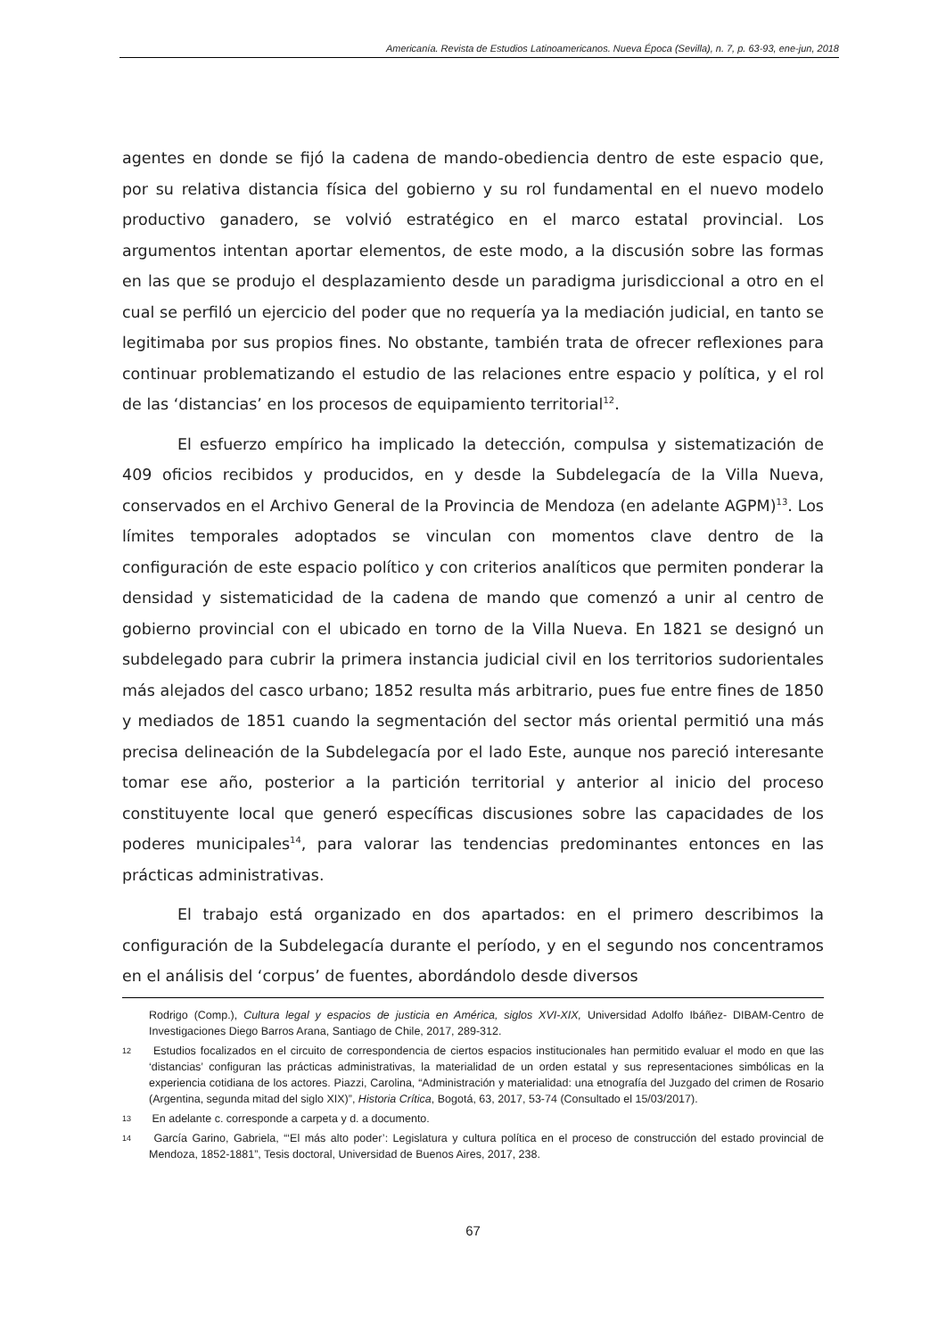Americanía. Revista de Estudios Latinoamericanos. Nueva Época (Sevilla), n. 7, p. 63-93, ene-jun, 2018
agentes en donde se fijó la cadena de mando-obediencia dentro de este espacio que, por su relativa distancia física del gobierno y su rol fundamental en el nuevo modelo productivo ganadero, se volvió estratégico en el marco estatal provincial. Los argumentos intentan aportar elementos, de este modo, a la discusión sobre las formas en las que se produjo el desplazamiento desde un paradigma jurisdiccional a otro en el cual se perfiló un ejercicio del poder que no requería ya la mediación judicial, en tanto se legitimaba por sus propios fines. No obstante, también trata de ofrecer reflexiones para continuar problematizando el estudio de las relaciones entre espacio y política, y el rol de las ‘distancias’ en los procesos de equipamiento territorial<sup>12</sup>.
El esfuerzo empírico ha implicado la detección, compulsa y sistematización de 409 oficios recibidos y producidos, en y desde la Subdelegacía de la Villa Nueva, conservados en el Archivo General de la Provincia de Mendoza (en adelante AGPM)<sup>13</sup>. Los límites temporales adoptados se vinculan con momentos clave dentro de la configuración de este espacio político y con criterios analíticos que permiten ponderar la densidad y sistematicidad de la cadena de mando que comenzó a unir al centro de gobierno provincial con el ubicado en torno de la Villa Nueva. En 1821 se designó un subdelegado para cubrir la primera instancia judicial civil en los territorios sudorientales más alejados del casco urbano; 1852 resulta más arbitrario, pues fue entre fines de 1850 y mediados de 1851 cuando la segmentación del sector más oriental permitió una más precisa delineación de la Subdelegacía por el lado Este, aunque nos pareció interesante tomar ese año, posterior a la partición territorial y anterior al inicio del proceso constituyente local que generó específicas discusiones sobre las capacidades de los poderes municipales<sup>14</sup>, para valorar las tendencias predominantes entonces en las prácticas administrativas.
El trabajo está organizado en dos apartados: en el primero describimos la configuración de la Subdelegacía durante el período, y en el segundo nos concentramos en el análisis del ‘corpus’ de fuentes, abordándolo desde diversos
Rodrigo (Comp.), Cultura legal y espacios de justicia en América, siglos XVI-XIX, Universidad Adolfo Ibáñez- DIBAM-Centro de Investigaciones Diego Barros Arana, Santiago de Chile, 2017, 289-312.
12 Estudios focalizados en el circuito de correspondencia de ciertos espacios institucionales han permitido evaluar el modo en que las ‘distancias’ configuran las prácticas administrativas, la materialidad de un orden estatal y sus representaciones simbólicas en la experiencia cotidiana de los actores. Piazzi, Carolina, “Administración y materialidad: una etnografía del Juzgado del crimen de Rosario (Argentina, segunda mitad del siglo XIX)”, Historia Crítica, Bogotá, 63, 2017, 53-74 (Consultado el 15/03/2017).
13 En adelante c. corresponde a carpeta y d. a documento.
14 García Garino, Gabriela, “‘El más alto poder’: Legislatura y cultura política en el proceso de construcción del estado provincial de Mendoza, 1852-1881”, Tesis doctoral, Universidad de Buenos Aires, 2017, 238.
67